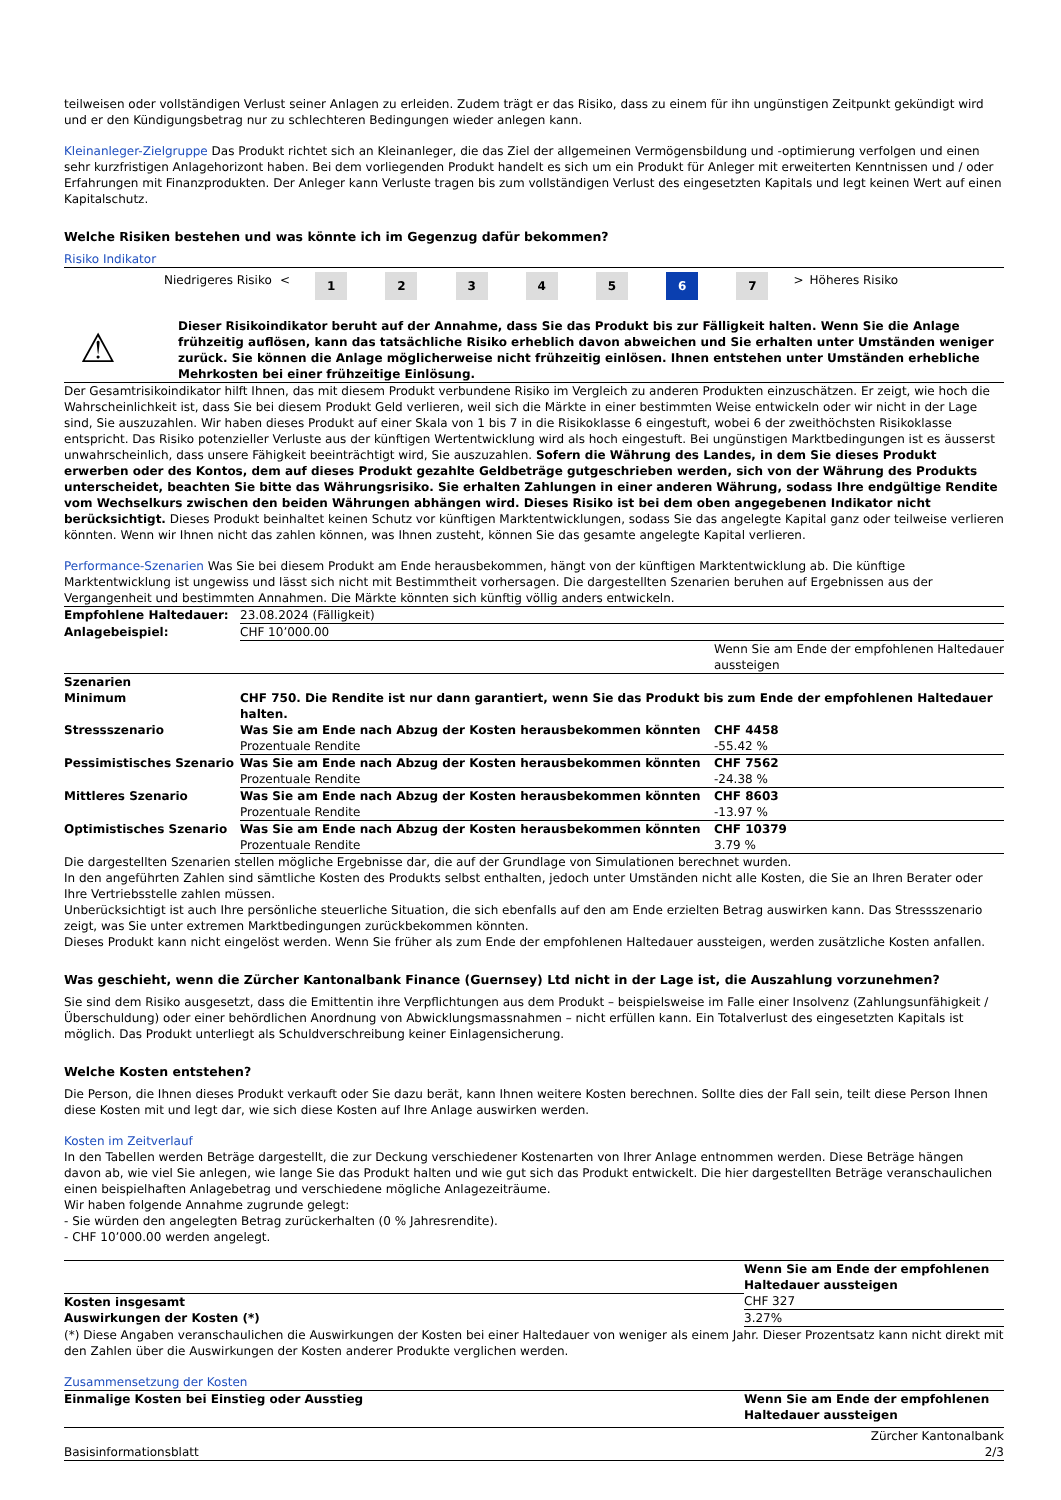teilweisen oder vollständigen Verlust seiner Anlagen zu erleiden. Zudem trägt er das Risiko, dass zu einem für ihn ungünstigen Zeitpunkt gekündigt wird und er den Kündigungsbetrag nur zu schlechteren Bedingungen wieder anlegen kann.
Kleinanleger-Zielgruppe Das Produkt richtet sich an Kleinanleger, die das Ziel der allgemeinen Vermögensbildung und -optimierung verfolgen und einen sehr kurzfristigen Anlagehorizont haben. Bei dem vorliegenden Produkt handelt es sich um ein Produkt für Anleger mit erweiterten Kenntnissen und / oder Erfahrungen mit Finanzprodukten. Der Anleger kann Verluste tragen bis zum vollständigen Verlust des eingesetzten Kapitals und legt keinen Wert auf einen Kapitalschutz.
Welche Risiken bestehen und was könnte ich im Gegenzug dafür bekommen?
Risiko Indikator
| | Niedrigeres Risiko | < | 1 | 2 | 3 | 4 | 5 | 6 | 7 | > | Höheres Risiko |
⚠
Dieser Risikoindikator beruht auf der Annahme, dass Sie das Produkt bis zur Fälligkeit halten. Wenn Sie die Anlage frühzeitig auflösen, kann das tatsächliche Risiko erheblich davon abweichen und Sie erhalten unter Umständen weniger zurück. Sie können die Anlage möglicherweise nicht frühzeitig einlösen. Ihnen entstehen unter Umständen erhebliche Mehrkosten bei einer frühzeitige Einlösung.
Der Gesamtrisikoindikator hilft Ihnen, das mit diesem Produkt verbundene Risiko im Vergleich zu anderen Produkten einzuschätzen. Er zeigt, wie hoch die Wahrscheinlichkeit ist, dass Sie bei diesem Produkt Geld verlieren, weil sich die Märkte in einer bestimmten Weise entwickeln oder wir nicht in der Lage sind, Sie auszuzahlen. Wir haben dieses Produkt auf einer Skala von 1 bis 7 in die Risikoklasse 6 eingestuft, wobei 6 der zweithöchsten Risikoklasse entspricht. Das Risiko potenzieller Verluste aus der künftigen Wertentwicklung wird als hoch eingestuft. Bei ungünstigen Marktbedingungen ist es äusserst unwahrscheinlich, dass unsere Fähigkeit beeinträchtigt wird, Sie auszuzahlen. Sofern die Währung des Landes, in dem Sie dieses Produkt erwerben oder des Kontos, dem auf dieses Produkt gezahlte Geldbeträge gutgeschrieben werden, sich von der Währung des Produkts unterscheidet, beachten Sie bitte das Währungsrisiko. Sie erhalten Zahlungen in einer anderen Währung, sodass Ihre endgültige Rendite vom Wechselkurs zwischen den beiden Währungen abhängen wird. Dieses Risiko ist bei dem oben angegebenen Indikator nicht berücksichtigt. Dieses Produkt beinhaltet keinen Schutz vor künftigen Marktentwicklungen, sodass Sie das angelegte Kapital ganz oder teilweise verlieren könnten. Wenn wir Ihnen nicht das zahlen können, was Ihnen zusteht, können Sie das gesamte angelegte Kapital verlieren.
Performance-Szenarien Was Sie bei diesem Produkt am Ende herausbekommen, hängt von der künftigen Marktentwicklung ab. Die künftige Marktentwicklung ist ungewiss und lässt sich nicht mit Bestimmtheit vorhersagen. Die dargestellten Szenarien beruhen auf Ergebnissen aus der Vergangenheit und bestimmten Annahmen. Die Märkte könnten sich künftig völlig anders entwickeln.
| Empfohlene Haltedauer: | 23.08.2024 (Fälligkeit) | |
| Anlagebeispiel: | CHF 10’000.00 | |
| | | Wenn Sie am Ende der empfohlenen Haltedauer aussteigen |
| Szenarien | | |
| Minimum | CHF 750. Die Rendite ist nur dann garantiert, wenn Sie das Produkt bis zum Ende der empfohlenen Haltedauer halten. | |
| Stressszenario | Was Sie am Ende nach Abzug der Kosten herausbekommen könnten Prozentuale Rendite | CHF 4458 -55.42 % |
| Pessimistisches Szenario | Was Sie am Ende nach Abzug der Kosten herausbekommen könnten Prozentuale Rendite | CHF 7562 -24.38 % |
| Mittleres Szenario | Was Sie am Ende nach Abzug der Kosten herausbekommen könnten Prozentuale Rendite | CHF 8603 -13.97 % |
| Optimistisches Szenario | Was Sie am Ende nach Abzug der Kosten herausbekommen könnten Prozentuale Rendite | CHF 10379 3.79 % |
Die dargestellten Szenarien stellen mögliche Ergebnisse dar, die auf der Grundlage von Simulationen berechnet wurden.
In den angeführten Zahlen sind sämtliche Kosten des Produkts selbst enthalten, jedoch unter Umständen nicht alle Kosten, die Sie an Ihren Berater oder Ihre Vertriebsstelle zahlen müssen.
Unberücksichtigt ist auch Ihre persönliche steuerliche Situation, die sich ebenfalls auf den am Ende erzielten Betrag auswirken kann. Das Stressszenario zeigt, was Sie unter extremen Marktbedingungen zurückbekommen könnten.
Dieses Produkt kann nicht eingelöst werden. Wenn Sie früher als zum Ende der empfohlenen Haltedauer aussteigen, werden zusätzliche Kosten anfallen.
Was geschieht, wenn die Zürcher Kantonalbank Finance (Guernsey) Ltd nicht in der Lage ist, die Auszahlung vorzunehmen?
Sie sind dem Risiko ausgesetzt, dass die Emittentin ihre Verpflichtungen aus dem Produkt – beispielsweise im Falle einer Insolvenz (Zahlungsunfähigkeit / Überschuldung) oder einer behördlichen Anordnung von Abwicklungsmassnahmen – nicht erfüllen kann. Ein Totalverlust des eingesetzten Kapitals ist möglich. Das Produkt unterliegt als Schuldverschreibung keiner Einlagensicherung.
Welche Kosten entstehen?
Die Person, die Ihnen dieses Produkt verkauft oder Sie dazu berät, kann Ihnen weitere Kosten berechnen. Sollte dies der Fall sein, teilt diese Person Ihnen diese Kosten mit und legt dar, wie sich diese Kosten auf Ihre Anlage auswirken werden.
Kosten im Zeitverlauf
In den Tabellen werden Beträge dargestellt, die zur Deckung verschiedener Kostenarten von Ihrer Anlage entnommen werden. Diese Beträge hängen davon ab, wie viel Sie anlegen, wie lange Sie das Produkt halten und wie gut sich das Produkt entwickelt. Die hier dargestellten Beträge veranschaulichen einen beispielhaften Anlagebetrag und verschiedene mögliche Anlagezeiträume.
Wir haben folgende Annahme zugrunde gelegt:
- Sie würden den angelegten Betrag zurückerhalten (0 % Jahresrendite).
- CHF 10’000.00 werden angelegt.
| | Wenn Sie am Ende der empfohlenen Haltedauer aussteigen |
| Kosten insgesamt | CHF 327 |
| Auswirkungen der Kosten (*) | 3.27% |
(*) Diese Angaben veranschaulichen die Auswirkungen der Kosten bei einer Haltedauer von weniger als einem Jahr. Dieser Prozentsatz kann nicht direkt mit den Zahlen über die Auswirkungen der Kosten anderer Produkte verglichen werden.
Zusammensetzung der Kosten
| Einmalige Kosten bei Einstieg oder Ausstieg | Wenn Sie am Ende der empfohlenen Haltedauer aussteigen |
| --- | --- |
Basisinformationsblatt Zürcher Kantonalbank
2/3